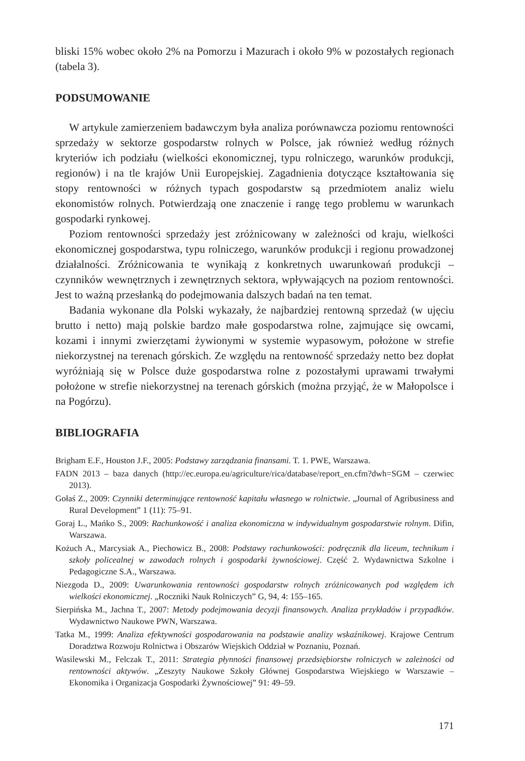bliski 15% wobec około 2% na Pomorzu i Mazurach i około 9% w pozostałych regionach (tabela 3).
PODSUMOWANIE
W artykule zamierzeniem badawczym była analiza porównawcza poziomu rentowności sprzedaży w sektorze gospodarstw rolnych w Polsce, jak również według różnych kryteriów ich podziału (wielkości ekonomicznej, typu rolniczego, warunków produkcji, regionów) i na tle krajów Unii Europejskiej. Zagadnienia dotyczące kształtowania się stopy rentowności w różnych typach gospodarstw są przedmiotem analiz wielu ekonomistów rolnych. Potwierdzają one znaczenie i rangę tego problemu w warunkach gospodarki rynkowej.
Poziom rentowności sprzedaży jest zróżnicowany w zależności od kraju, wielkości ekonomicznej gospodarstwa, typu rolniczego, warunków produkcji i regionu prowadzonej działalności. Zróżnicowania te wynikają z konkretnych uwarunkowań produkcji – czynników wewnętrznych i zewnętrznych sektora, wpływających na poziom rentowności. Jest to ważną przesłanką do podejmowania dalszych badań na ten temat.
Badania wykonane dla Polski wykazały, że najbardziej rentowną sprzedaż (w ujęciu brutto i netto) mają polskie bardzo małe gospodarstwa rolne, zajmujące się owcami, kozami i innymi zwierzętami żywionymi w systemie wypasowym, położone w strefie niekorzystnej na terenach górskich. Ze względu na rentowność sprzedaży netto bez dopłat wyróżniają się w Polsce duże gospodarstwa rolne z pozostałymi uprawami trwałymi położone w strefie niekorzystnej na terenach górskich (można przyjąć, że w Małopolsce i na Pogórzu).
BIBLIOGRAFIA
Brigham E.F., Houston J.F., 2005: Podstawy zarządzania finansami. T. 1. PWE, Warszawa.
FADN 2013 – baza danych (http://ec.europa.eu/agriculture/rica/database/report_en.cfm?dwh=SGM – czerwiec 2013).
Gołaś Z., 2009: Czynniki determinujące rentowność kapitału własnego w rolnictwie. „Journal of Agribusiness and Rural Development” 1 (11): 75–91.
Goraj L., Mańko S., 2009: Rachunkowość i analiza ekonomiczna w indywidualnym gospodarstwie rolnym. Difin, Warszawa.
Kożuch A., Marcysiak A., Piechowicz B., 2008: Podstawy rachunkowości: podręcznik dla liceum, technikum i szkoły policealnej w zawodach rolnych i gospodarki żywnościowej. Część 2. Wydawnictwa Szkolne i Pedagogiczne S.A., Warszawa.
Niezgoda D., 2009: Uwarunkowania rentowności gospodarstw rolnych zróżnicowanych pod względem ich wielkości ekonomicznej. „Roczniki Nauk Rolniczych” G, 94, 4: 155–165.
Sierpińska M., Jachna T., 2007: Metody podejmowania decyzji finansowych. Analiza przykładów i przypadków. Wydawnictwo Naukowe PWN, Warszawa.
Tatka M., 1999: Analiza efektywności gospodarowania na podstawie analizy wskaźnikowej. Krajowe Centrum Doradztwa Rozwoju Rolnictwa i Obszarów Wiejskich Oddział w Poznaniu, Poznań.
Wasilewski M., Felczak T., 2011: Strategia płynności finansowej przedsiębiorstw rolniczych w zależności od rentowności aktywów. „Zeszyty Naukowe Szkoły Głównej Gospodarstwa Wiejskiego w Warszawie – Ekonomika i Organizacja Gospodarki Żywnościowej” 91: 49–59.
171